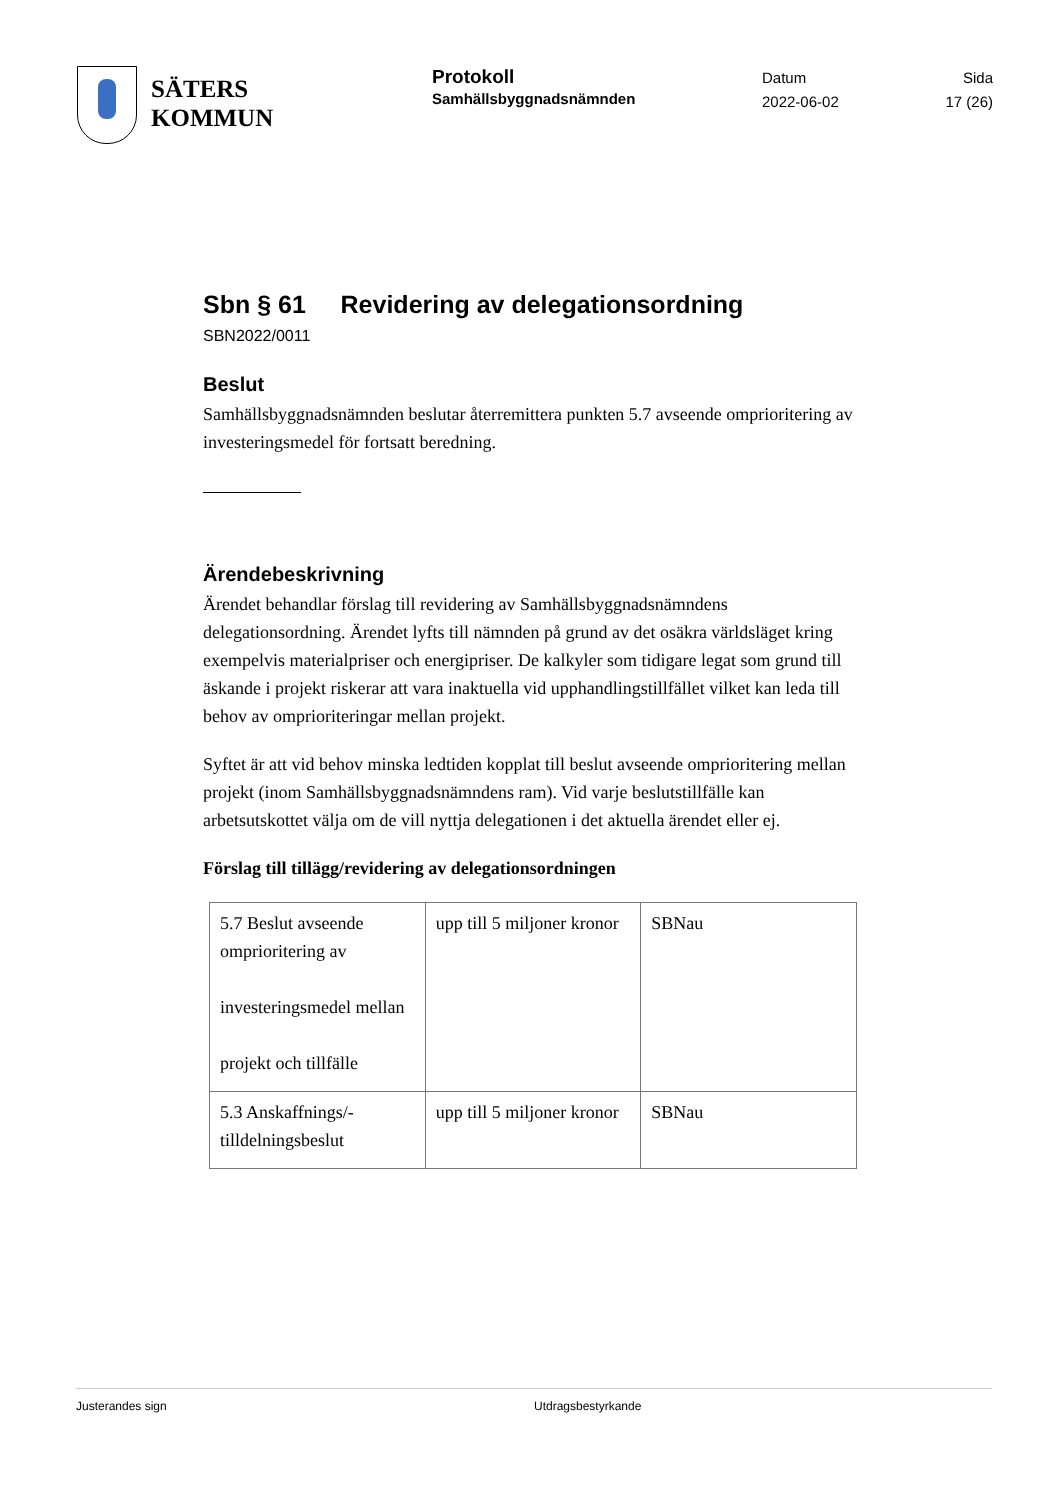SÄTERS
KOMMUN
Protokoll
Samhällsbyggnadsnämnden
Datum
2022-06-02
Sida
17 (26)
Sbn § 61 Revidering av delegationsordning
SBN2022/0011
Beslut
Samhällsbyggnadsnämnden beslutar återremittera punkten 5.7 avseende omprioritering av investeringsmedel för fortsatt beredning.
Ärendebeskrivning
Ärendet behandlar förslag till revidering av Samhällsbyggnadsnämndens delegationsordning. Ärendet lyfts till nämnden på grund av det osäkra världsläget kring exempelvis materialpriser och energipriser. De kalkyler som tidigare legat som grund till äskande i projekt riskerar att vara inaktuella vid upphandlingstillfället vilket kan leda till behov av omprioriteringar mellan projekt.
Syftet är att vid behov minska ledtiden kopplat till beslut avseende omprioritering mellan projekt (inom Samhällsbyggnadsnämndens ram). Vid varje beslutstillfälle kan arbetsutskottet välja om de vill nyttja delegationen i det aktuella ärendet eller ej.
Förslag till tillägg/revidering av delegationsordningen
| 5.7 Beslut avseende omprioritering av investeringsmedel mellan projekt och tillfälle | upp till 5 miljoner kronor | SBNau |
| 5.3 Anskaffnings/-tilldelningsbeslut | upp till 5 miljoner kronor | SBNau |
Justerandes sign Utdragsbestyrkande